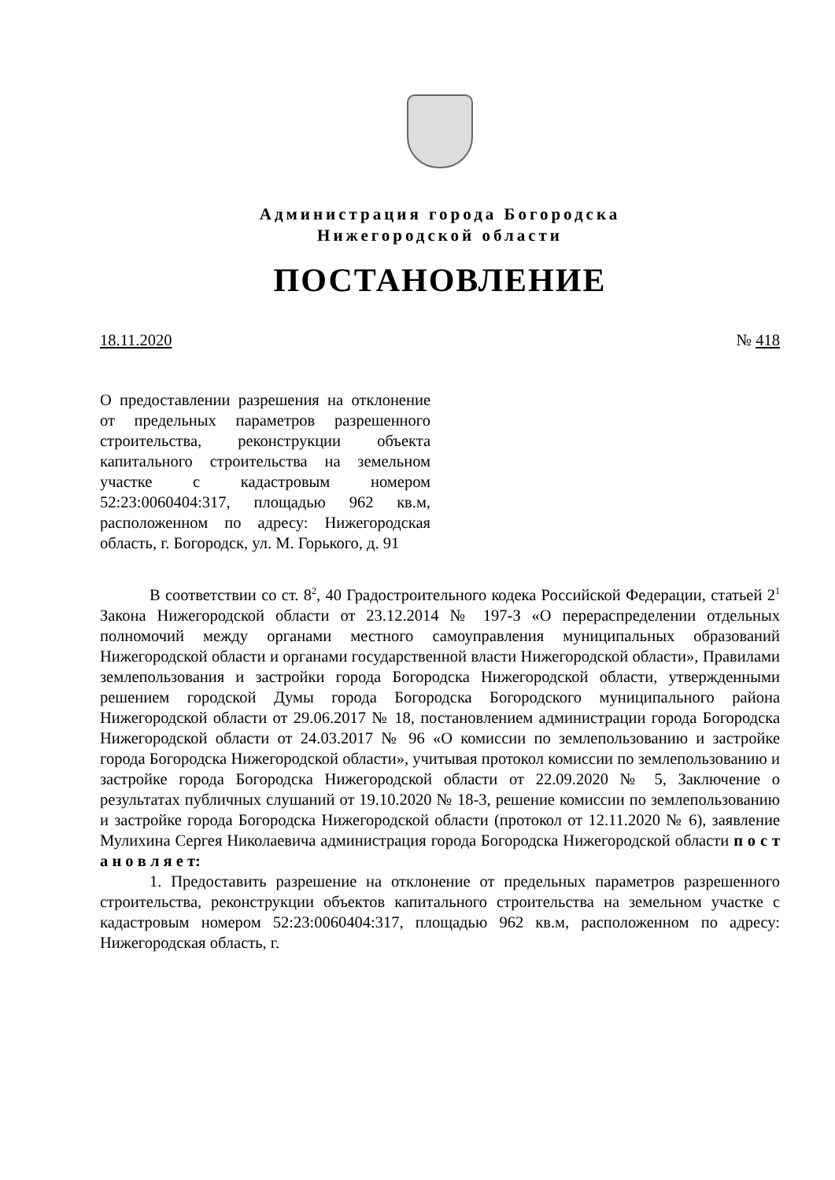Администрация города Богородска
Нижегородской области
ПОСТАНОВЛЕНИЕ
18.11.2020 № 418
О предоставлении разрешения на отклонение от предельных параметров разрешенного строительства, реконструкции объекта капитального строительства на земельном участке с кадастровым номером 52:23:0060404:317, площадью 962 кв.м, расположенном по адресу: Нижегородская область, г. Богородск, ул. М. Горького, д. 91
В соответствии со ст. 8<sup>2</sup>, 40 Градостроительного кодека Российской Федерации, статьей 2<sup>1</sup> Закона Нижегородской области от 23.12.2014 № 197-З «О перераспределении отдельных полномочий между органами местного самоуправления муниципальных образований Нижегородской области и органами государственной власти Нижегородской области», Правилами землепользования и застройки города Богородска Нижегородской области, утвержденными решением городской Думы города Богородска Богородского муниципального района Нижегородской области от 29.06.2017 № 18, постановлением администрации города Богородска Нижегородской области от 24.03.2017 № 96 «О комиссии по землепользованию и застройке города Богородска Нижегородской области», учитывая протокол комиссии по землепользованию и застройке города Богородска Нижегородской области от 22.09.2020 № 5, Заключение о результатах публичных слушаний от 19.10.2020 № 18-3, решение комиссии по землепользованию и застройке города Богородска Нижегородской области (протокол от 12.11.2020 № 6), заявление Мулихина Сергея Николаевича администрация города Богородска Нижегородской области п о с т а н о в л я е т:
1. Предоставить разрешение на отклонение от предельных параметров разрешенного строительства, реконструкции объектов капитального строительства на земельном участке с кадастровым номером 52:23:0060404:317, площадью 962 кв.м, расположенном по адресу: Нижегородская область, г.